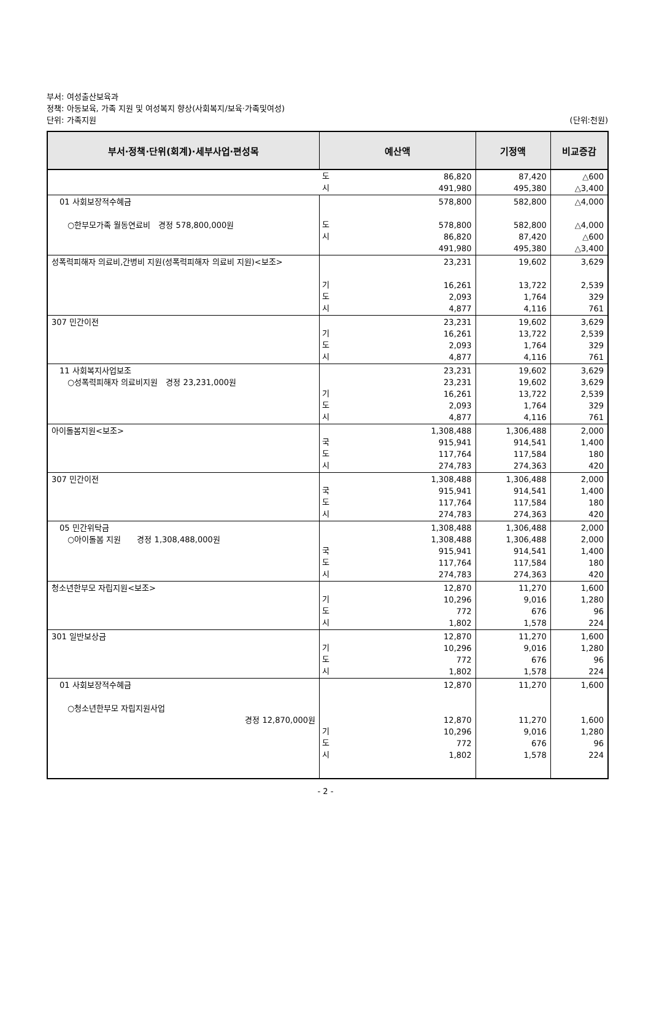부서: 여성출산보육과
정책: 아동보육, 가족 지원 및 여성복지 향상(사회복지/보육·가족및여성)
단위: 가족지원 (단위:천원)
| 부서·정책·단위(회계)·세부사업·편성목 | 예산액 | | 기정액 | 비교증감 |
| --- | --- | --- | --- | --- |
| | 도 시 | 86,820 491,980 | 87,420 495,380 | △600 △3,400 |
| 01 사회보장적수혜금 ○한부모가족 월동연료비 경정 578,800,000원 | 도 시 | 578,800 578,800 86,820 491,980 | 582,800 582,800 87,420 495,380 | △4,000 △4,000 △600 △3,400 |
| 성폭력피해자 의료비,간병비 지원(성폭력피해자 의료비 지원)<보조> | 기 도 시 | 23,231 16,261 2,093 4,877 | 19,602 13,722 1,764 4,116 | 3,629 2,539 329 761 |
| 307 민간이전 | 기 도 시 | 23,231 16,261 2,093 4,877 | 19,602 13,722 1,764 4,116 | 3,629 2,539 329 761 |
| 11 사회복지사업보조 ○성폭력피해자 의료비지원 경정 23,231,000원 | 기 도 시 | 23,231 23,231 16,261 2,093 4,877 | 19,602 19,602 13,722 1,764 4,116 | 3,629 3,629 2,539 329 761 |
| 아이돌봄지원<보조> | 국 도 시 | 1,308,488 915,941 117,764 274,783 | 1,306,488 914,541 117,584 274,363 | 2,000 1,400 180 420 |
| 307 민간이전 | 국 도 시 | 1,308,488 915,941 117,764 274,783 | 1,306,488 914,541 117,584 274,363 | 2,000 1,400 180 420 |
| 05 민간위탁금 ○아이돌봄 지원 경정 1,308,488,000원 | 국 도 시 | 1,308,488 1,308,488 915,941 117,764 274,783 | 1,306,488 1,306,488 914,541 117,584 274,363 | 2,000 2,000 1,400 180 420 |
| 청소년한부모 자립지원<보조> | 기 도 시 | 12,870 10,296 772 1,802 | 11,270 9,016 676 1,578 | 1,600 1,280 96 224 |
| 301 일반보상금 | 기 도 시 | 12,870 10,296 772 1,802 | 11,270 9,016 676 1,578 | 1,600 1,280 96 224 |
| 01 사회보장적수혜금 ○청소년한부모 자립지원사업 경정 12,870,000원 | 기 도 시 | 12,870 12,870 10,296 772 1,802 | 11,270 11,270 9,016 676 1,578 | 1,600 1,600 1,280 96 224 |
- 2 -